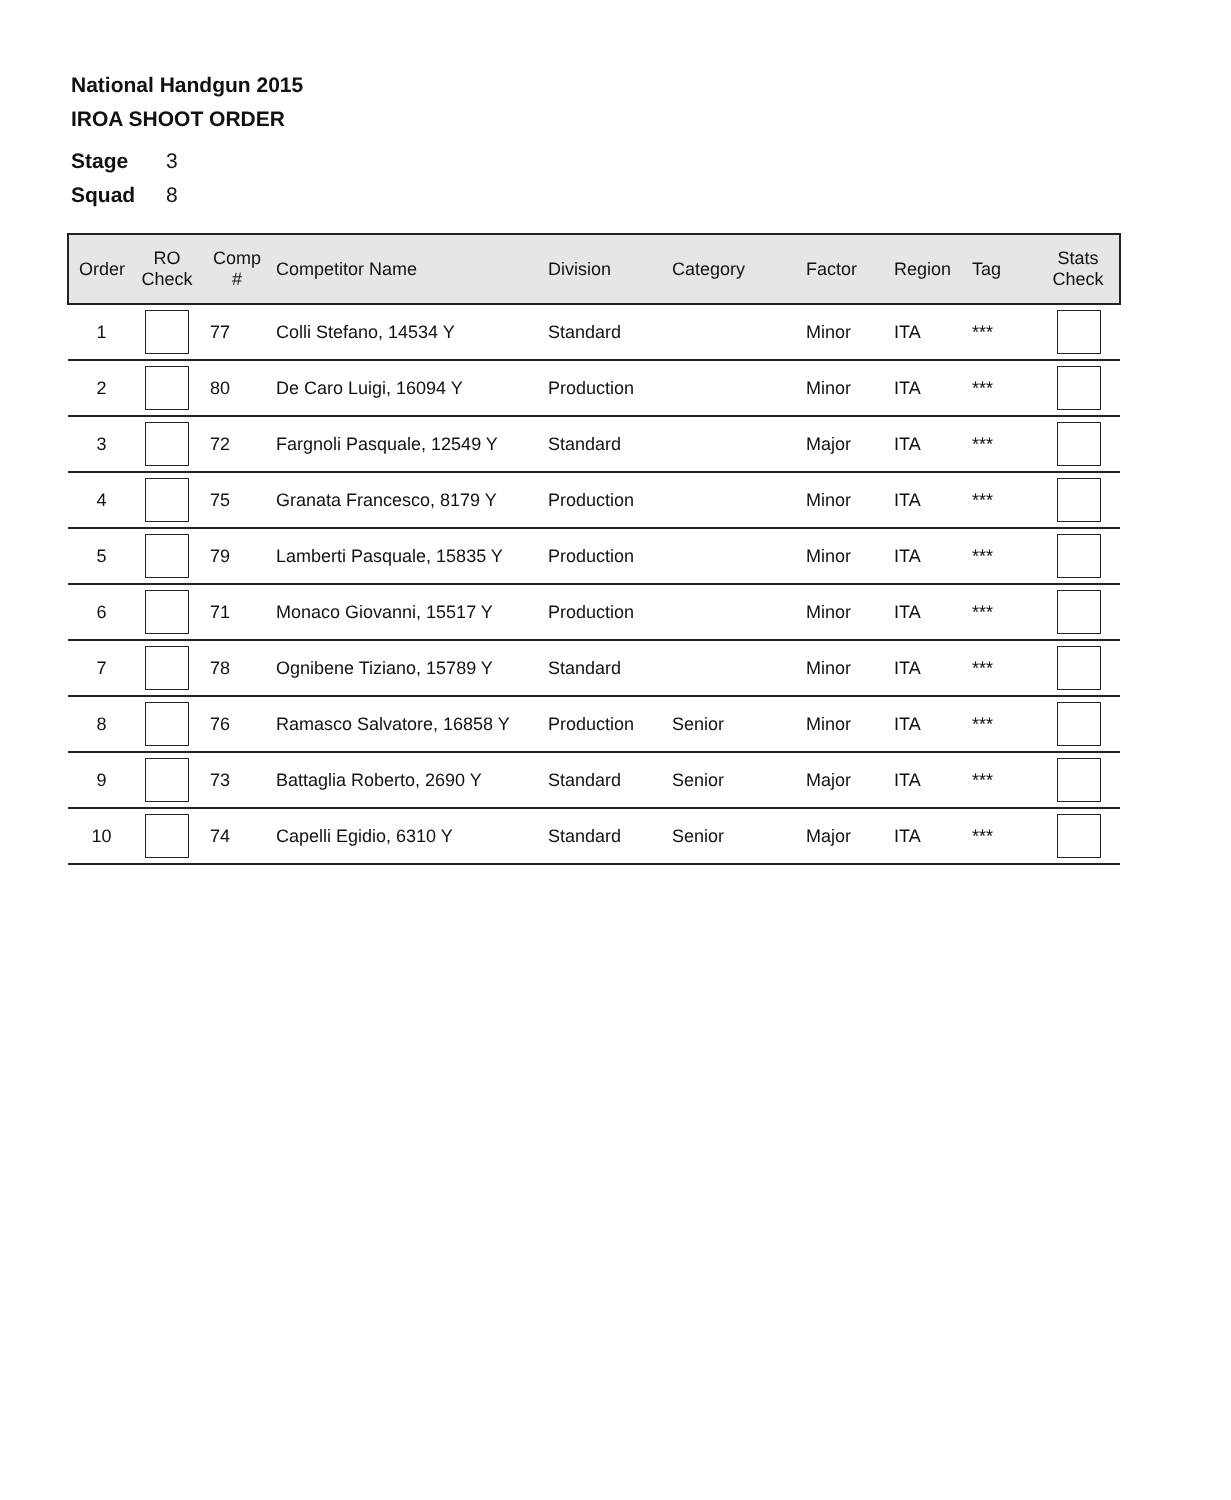National Handgun 2015
IROA SHOOT ORDER
Stage 3
Squad 8
| Order | RO Check | Comp # | Competitor Name | Division | Category | Factor | Region | Tag | Stats Check |
| --- | --- | --- | --- | --- | --- | --- | --- | --- | --- |
| 1 | | 77 | Colli Stefano, 14534 Y | Standard | | Minor | ITA | *** | |
| 2 | | 80 | De Caro Luigi, 16094 Y | Production | | Minor | ITA | *** | |
| 3 | | 72 | Fargnoli Pasquale, 12549 Y | Standard | | Major | ITA | *** | |
| 4 | | 75 | Granata Francesco, 8179 Y | Production | | Minor | ITA | *** | |
| 5 | | 79 | Lamberti Pasquale, 15835 Y | Production | | Minor | ITA | *** | |
| 6 | | 71 | Monaco Giovanni, 15517 Y | Production | | Minor | ITA | *** | |
| 7 | | 78 | Ognibene Tiziano, 15789 Y | Standard | | Minor | ITA | *** | |
| 8 | | 76 | Ramasco Salvatore, 16858 Y | Production | Senior | Minor | ITA | *** | |
| 9 | | 73 | Battaglia Roberto, 2690 Y | Standard | Senior | Major | ITA | *** | |
| 10 | | 74 | Capelli Egidio, 6310 Y | Standard | Senior | Major | ITA | *** | |